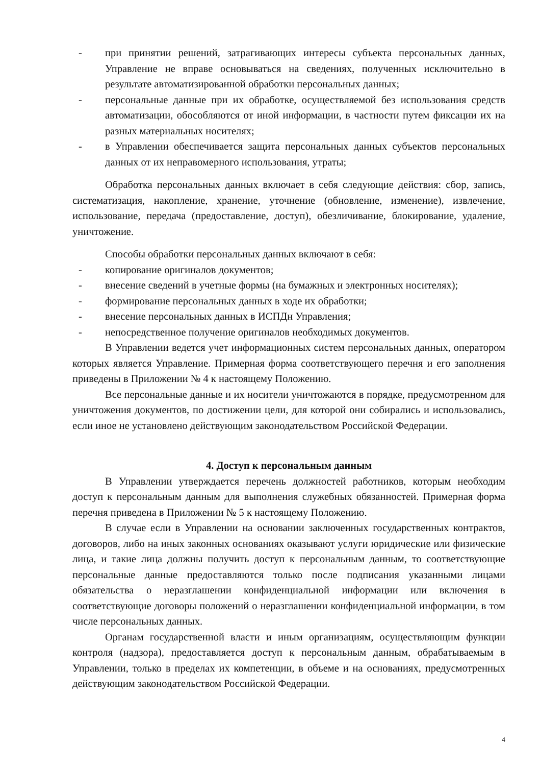- при принятии решений, затрагивающих интересы субъекта персональных данных, Управление не вправе основываться на сведениях, полученных исключительно в результате автоматизированной обработки персональных данных;
- персональные данные при их обработке, осуществляемой без использования средств автоматизации, обособляются от иной информации, в частности путем фиксации их на разных материальных носителях;
- в Управлении обеспечивается защита персональных данных субъектов персональных данных от их неправомерного использования, утраты;
Обработка персональных данных включает в себя следующие действия: сбор, запись, систематизация, накопление, хранение, уточнение (обновление, изменение), извлечение, использование, передача (предоставление, доступ), обезличивание, блокирование, удаление, уничтожение.
Способы обработки персональных данных включают в себя:
- копирование оригиналов документов;
- внесение сведений в учетные формы (на бумажных и электронных носителях);
- формирование персональных данных в ходе их обработки;
- внесение персональных данных в ИСПДн Управления;
- непосредственное получение оригиналов необходимых документов.
В Управлении ведется учет информационных систем персональных данных, оператором которых является Управление. Примерная форма соответствующего перечня и его заполнения приведены в Приложении № 4 к настоящему Положению.
Все персональные данные и их носители уничтожаются в порядке, предусмотренном для уничтожения документов, по достижении цели, для которой они собирались и использовались, если иное не установлено действующим законодательством Российской Федерации.
4. Доступ к персональным данным
В Управлении утверждается перечень должностей работников, которым необходим доступ к персональным данным для выполнения служебных обязанностей. Примерная форма перечня приведена в Приложении № 5 к настоящему Положению.
В случае если в Управлении на основании заключенных государственных контрактов, договоров, либо на иных законных основаниях оказывают услуги юридические или физические лица, и такие лица должны получить доступ к персональным данным, то соответствующие персональные данные предоставляются только после подписания указанными лицами обязательства о неразглашении конфиденциальной информации или включения в соответствующие договоры положений о неразглашении конфиденциальной информации, в том числе персональных данных.
Органам государственной власти и иным организациям, осуществляющим функции контроля (надзора), предоставляется доступ к персональным данным, обрабатываемым в Управлении, только в пределах их компетенции, в объеме и на основаниях, предусмотренных действующим законодательством Российской Федерации.
4